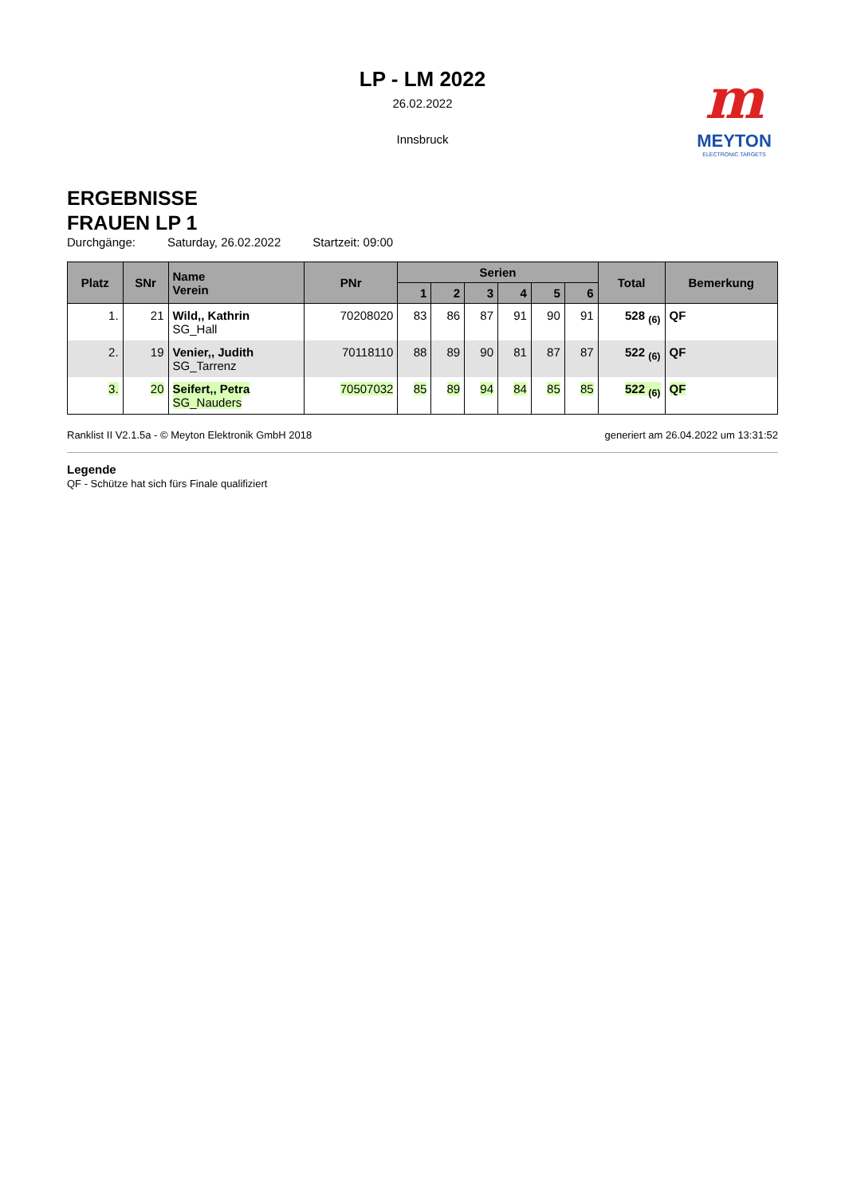LP - LM 2022
26.02.2022
Innsbruck
m
MEYTON
ELECTRONIC TARGETS
ERGEBNISSE
FRAUEN LP 1
Durchgänge: Saturday, 26.02.2022 Startzeit: 09:00
| Platz | SNr | Name Verein | PNr | Serien | | | | | | Total | Bemerkung |
| --- | --- | --- | --- | --- | --- | --- | --- | --- | --- | --- | --- |
| | | | | 1 | 2 | 3 | 4 | 5 | 6 | | |
| 1. | 21 | Wild,, Kathrin SG_Hall | 70208020 | 83 | 86 | 87 | 91 | 90 | 91 | 528 <sub>(6)</sub> | QF |
| 2. | 19 | Venier,, Judith SG_Tarrenz | 70118110 | 88 | 89 | 90 | 81 | 87 | 87 | 522 <sub>(6)</sub> | QF |
| 3. | 20 | Seifert,, Petra SG_Nauders | 70507032 | 85 | 89 | 94 | 84 | 85 | 85 | 522 <sub>(6)</sub> | QF |
Ranklist II V2.1.5a - © Meyton Elektronik GmbH 2018 generiert am 26.04.2022 um 13:31:52
Legende
QF - Schütze hat sich fürs Finale qualifiziert